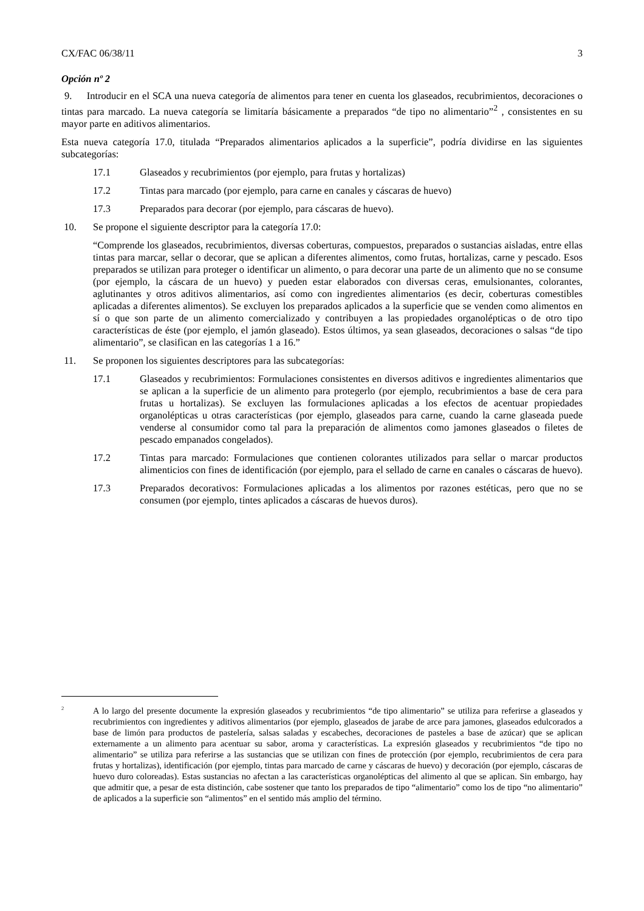CX/FAC 06/38/11 3
Opción nº 2
9. Introducir en el SCA una nueva categoría de alimentos para tener en cuenta los glaseados, recubrimientos, decoraciones o tintas para marcado. La nueva categoría se limitaría básicamente a preparados “de tipo no alimentario”<sup>2</sup> , consistentes en su mayor parte en aditivos alimentarios.
Esta nueva categoría 17.0, titulada “Preparados alimentarios aplicados a la superficie”, podría dividirse en las siguientes subcategorías:
17.1 Glaseados y recubrimientos (por ejemplo, para frutas y hortalizas)
17.2 Tintas para marcado (por ejemplo, para carne en canales y cáscaras de huevo)
17.3 Preparados para decorar (por ejemplo, para cáscaras de huevo).
10. Se propone el siguiente descriptor para la categoría 17.0:
“Comprende los glaseados, recubrimientos, diversas coberturas, compuestos, preparados o sustancias aisladas, entre ellas tintas para marcar, sellar o decorar, que se aplican a diferentes alimentos, como frutas, hortalizas, carne y pescado. Esos preparados se utilizan para proteger o identificar un alimento, o para decorar una parte de un alimento que no se consume (por ejemplo, la cáscara de un huevo) y pueden estar elaborados con diversas ceras, emulsionantes, colorantes, aglutinantes y otros aditivos alimentarios, así como con ingredientes alimentarios (es decir, coberturas comestibles aplicadas a diferentes alimentos). Se excluyen los preparados aplicados a la superficie que se venden como alimentos en sí o que son parte de un alimento comercializado y contribuyen a las propiedades organolépticas o de otro tipo características de éste (por ejemplo, el jamón glaseado). Estos últimos, ya sean glaseados, decoraciones o salsas “de tipo alimentario”, se clasifican en las categorías 1 a 16.”
11. Se proponen los siguientes descriptores para las subcategorías:
17.1 Glaseados y recubrimientos: Formulaciones consistentes en diversos aditivos e ingredientes alimentarios que se aplican a la superficie de un alimento para protegerlo (por ejemplo, recubrimientos a base de cera para frutas u hortalizas). Se excluyen las formulaciones aplicadas a los efectos de acentuar propiedades organolépticas u otras características (por ejemplo, glaseados para carne, cuando la carne glaseada puede venderse al consumidor como tal para la preparación de alimentos como jamones glaseados o filetes de pescado empanados congelados).
17.2 Tintas para marcado: Formulaciones que contienen colorantes utilizados para sellar o marcar productos alimenticios con fines de identificación (por ejemplo, para el sellado de carne en canales o cáscaras de huevo).
17.3 Preparados decorativos: Formulaciones aplicadas a los alimentos por razones estéticas, pero que no se consumen (por ejemplo, tintes aplicados a cáscaras de huevos duros).
<sup>2</sup> A lo largo del presente documente la expresión glaseados y recubrimientos “de tipo alimentario” se utiliza para referirse a glaseados y recubrimientos con ingredientes y aditivos alimentarios (por ejemplo, glaseados de jarabe de arce para jamones, glaseados edulcorados a base de limón para productos de pastelería, salsas saladas y escabeches, decoraciones de pasteles a base de azúcar) que se aplican externamente a un alimento para acentuar su sabor, aroma y características. La expresión glaseados y recubrimientos “de tipo no alimentario” se utiliza para referirse a las sustancias que se utilizan con fines de protección (por ejemplo, recubrimientos de cera para frutas y hortalizas), identificación (por ejemplo, tintas para marcado de carne y cáscaras de huevo) y decoración (por ejemplo, cáscaras de huevo duro coloreadas). Estas sustancias no afectan a las características organolépticas del alimento al que se aplican. Sin embargo, hay que admitir que, a pesar de esta distinción, cabe sostener que tanto los preparados de tipo “alimentario” como los de tipo “no alimentario” de aplicados a la superficie son “alimentos” en el sentido más amplio del término.